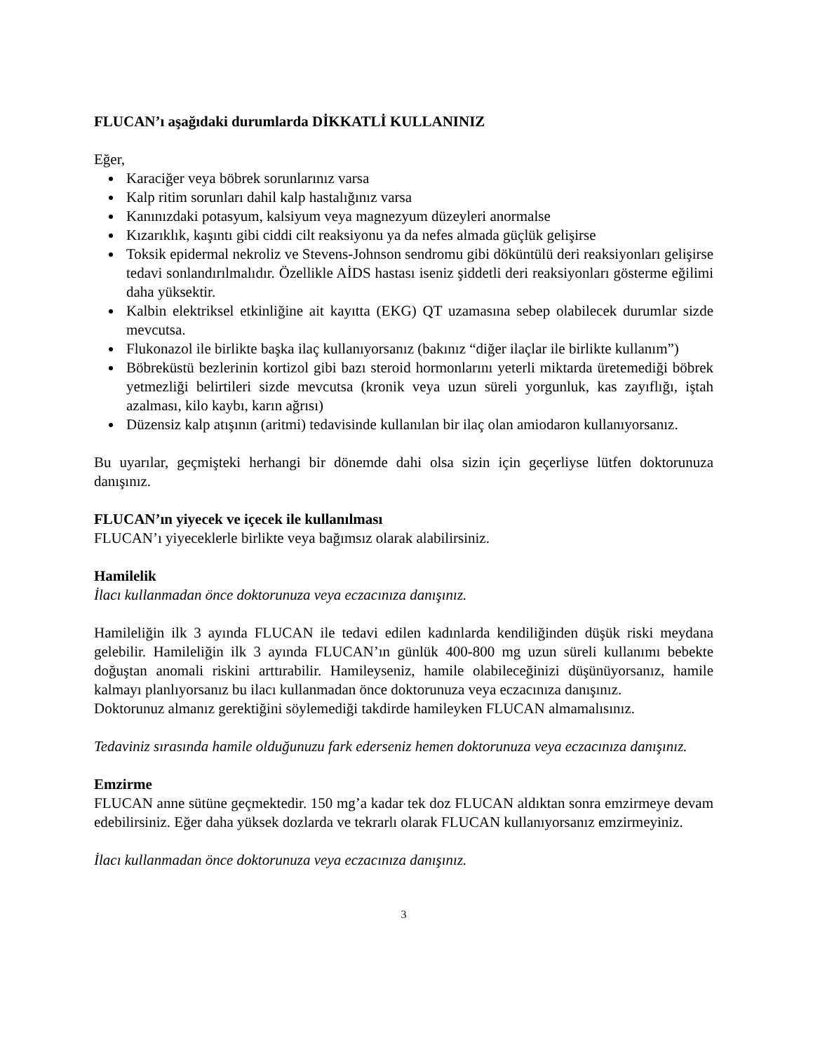FLUCAN’ı aşağıdaki durumlarda DİKKATLİ KULLANINIZ
Eğer,
Karaciğer veya böbrek sorunlarınız varsa
Kalp ritim sorunları dahil kalp hastalığınız varsa
Kanınızdaki potasyum, kalsiyum veya magnezyum düzeyleri anormalse
Kızarıklık, kaşıntı gibi ciddi cilt reaksiyonu ya da nefes almada güçlük gelişirse
Toksik epidermal nekroliz ve Stevens-Johnson sendromu gibi döküntülü deri reaksiyonları gelişirse tedavi sonlandırılmalıdır. Özellikle AİDS hastası iseniz şiddetli deri reaksiyonları gösterme eğilimi daha yüksektir.
Kalbin elektriksel etkinliğine ait kayıtta (EKG) QT uzamasına sebep olabilecek durumlar sizde mevcutsa.
Flukonazol ile birlikte başka ilaç kullanıyorsanız (bakınız “diğer ilaçlar ile birlikte kullanım”)
Böbreküstü bezlerinin kortizol gibi bazı steroid hormonlarını yeterli miktarda üretemediği böbrek yetmezliği belirtileri sizde mevcutsa (kronik veya uzun süreli yorgunluk, kas zayıflığı, iştah azalması, kilo kaybı, karın ağrısı)
Düzensiz kalp atışının (aritmi) tedavisinde kullanılan bir ilaç olan amiodaron kullanıyorsanız.
Bu uyarılar, geçmişteki herhangi bir dönemde dahi olsa sizin için geçerliyse lütfen doktorunuza danışınız.
FLUCAN’ın yiyecek ve içecek ile kullanılması
FLUCAN’ı yiyeceklerle birlikte veya bağımsız olarak alabilirsiniz.
Hamilelik
İlacı kullanmadan önce doktorunuza veya eczacınıza danışınız.
Hamileliğin ilk 3 ayında FLUCAN ile tedavi edilen kadınlarda kendiliğinden düşük riski meydana gelebilir. Hamileliğin ilk 3 ayında FLUCAN’ın günlük 400-800 mg uzun süreli kullanımı bebekte doğuştan anomali riskini arttırabilir. Hamileyseniz, hamile olabileceğinizi düşünüyorsanız, hamile kalmayı planlıyorsanız bu ilacı kullanmadan önce doktorunuza veya eczacınıza danışınız.
Doktorunuz almanız gerektiğini söylemediği takdirde hamileyken FLUCAN almamalısınız.
Tedaviniz sırasında hamile olduğunuzu fark ederseniz hemen doktorunuza veya eczacınıza danışınız.
Emzirme
FLUCAN anne sütüne geçmektedir. 150 mg’a kadar tek doz FLUCAN aldıktan sonra emzirmeye devam edebilirsiniz. Eğer daha yüksek dozlarda ve tekrarlı olarak FLUCAN kullanıyorsanız emzirmeyiniz.
İlacı kullanmadan önce doktorunuza veya eczacınıza danışınız.
3